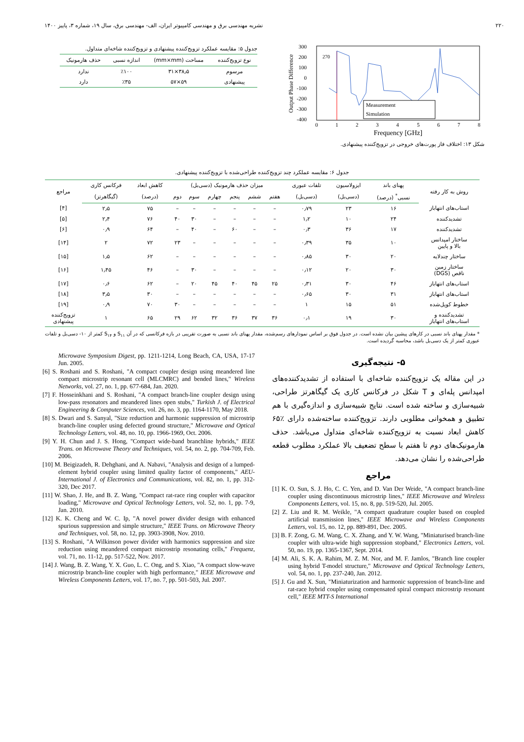۲۲۰ نشریه مهندسی برق و مهندسی کامپیوتر ایران، الف- مهندسی برق، سال ۱۹، شماره ۳، پاییز ۱۴۰۰
Output Phase Difference
300
200
100
0
-100
-200
-300
-400
0
1
2
3
4
5
6
7
8
Frequency [GHz]
270
Measurement
Simulation
شکل ۱۳: اختلاف فاز پورت‌های خروجی در تزویج‌کننده پیشنهادی.
جدول ۵: مقایسه عملکرد تزویج‌کننده پیشنهادی و تزویج‌کننده شاخه‌ای متداول.
| نوع تزویج‌کننده | مساحت (mm×mm) | اندازه نسبی | حذف هارمونیک |
| --- | --- | --- | --- |
| مرسوم | ۳۸٫۵×۳۱ | ٪۱۰۰ | ندارد |
| پیشنهادی | ۵۹×۵۷ | ٪۳۵ | دارد |
جدول ۶: مقایسه عملکرد چند تزویج‌کننده طراحی‌شده با تزویج‌کننده پیشنهادی.
| روش به کار رفته | پهنای باند | ایزولاسیون | تلفات عبوری | میزان حذف هارمونیک (دسی‌بل) | | | | | | کاهش ابعاد | فرکانس کاری | مراجع |
| --- | --- | --- | --- | --- | --- | --- | --- | --- | --- | --- | --- | --- |
| | نسبی<sup>*</sup> (درصد) | (دسی‌بل) | (دسی‌بل) | هفتم | ششم | پنجم | چهارم | سوم | دوم | (درصد) | (گیگاهرتز) | |
| استاب‌های انتهاباز | ۱۶ | ۲۳ | ۰٫۷۹ | – | – | – | – | – | – | ۷۵ | ۲٫۵ | [۴] |
| تشدیدکننده | ۲۴ | ۱۰ | ۱٫۲ | – | – | – | – | ۳۰ | ۴۰ | ۷۶ | ۲٫۴ | [۵] |
| تشدیدکننده | ۱۷ | ۳۶ | ۰٫۳ | – | – | ۶۰ | – | ۴۰ | – | ۶۴ | ۰٫۹ | [۶] |
| ساختار امپدانس بالا و پایین | ۱۰ | ۳۵ | ۰٫۳۹ | – | – | – | – | – | ۲۳ | ۷۲ | ۲ | [۱۴] |
| ساختار چندلایه | ۲۰ | ۳۰ | ۰٫۸۵ | – | – | – | – | – | – | ۶۲ | ۱٫۵ | [۱۵] |
| ساختار زمین ناقص (DGS) | ۳۰ | ۲۰ | ۰٫۱۲ | – | – | – | – | ۳۰ | – | ۴۶ | ۱٫۴۵ | [۱۶] |
| استاب‌های انتهاباز | ۴۶ | ۳۰ | ۰٫۳۱ | ۲۵ | ۴۵ | ۴۰ | ۴۵ | ۲۰ | – | ۶۲ | ۰٫۶ | [۱۷] |
| استاب‌های انتهاباز | ۳۱ | ۳۰ | ۰٫۶۵ | – | – | – | – | – | – | ۳۰ | ۳٫۵ | [۱۸] |
| خطوط کوپل‌شده | ۵۱ | ۱۵ | ۱ | – | – | – | – | – | ۳۰ | ۷۰ | ۰٫۹ | [۱۹] |
| تشدیدکننده و استاب‌های انتهاباز | ۳۰ | ۱۹ | ۰٫۱ | ۳۶ | ۳۷ | ۳۶ | ۳۲ | ۶۲ | ۲۹ | ۶۵ | ۱ | تزویج‌کننده پیشنهادی |
* مقدار پهنای باند نسبی در کارهای پیشین بیان نشده است. در جدول فوق بر اساس نمودارهای رسم‌شده، مقدار پهنای باند نسبی به صورت تقریبی در بازه فرکانسی که در آن S<sub>۱۱</sub> و S<sub>۱۴</sub> کمتر از ۱۰- دسی‌بل و تلفات عبوری کمتر از یک دسی‌بل باشد، محاسبه گردیده است.
۵- نتیجه‌گیری
در این مقاله یک تزویج‌کننده شاخه‌ای با استفاده از تشدیدکننده‌های امپدانس پله‌ای و T شکل در فرکانس کاری یک گیگاهرتز طراحی، شبیه‌سازی و ساخته شده است. نتایج شبیه‌سازی و اندازه‌گیری با هم تطبیق و همخوانی مطلوبی دارند. تزویج‌کننده ساخته‌شده دارای ٪۶۵ کاهش ابعاد نسبت به تزویج‌کننده شاخه‌ای متداول می‌باشد. حذف هارمونیک‌های دوم تا هفتم با سطح تضعیف بالا عملکرد مطلوب قطعه طراحی‌شده را نشان می‌دهد.
مراجع
[1] K. O. Sun, S. J. Ho, C. C. Yen, and D. Van Der Weide, "A compact branch-line coupler using discontinuous microstrip lines," IEEE Microwave and Wireless Components Letters, vol. 15, no. 8, pp. 519-520, Jul. 2005.
[2] Z. Liu and R. M. Weikle, "A compact quadrature coupler based on coupled artificial transmission lines," IEEE Microwave and Wireless Components Letters, vol. 15, no. 12, pp. 889-891, Dec. 2005.
[3] B. F. Zong, G. M. Wang, C. X. Zhang, and Y. W. Wang, "Miniaturised branch-line coupler with ultra-wide high suppression stopband," Electronics Letters, vol. 50, no. 19, pp. 1365-1367, Sept. 2014.
[4] M. Ali, S. K. A. Rahim, M. Z. M. Nor, and M. F. Jamlos, "Branch line coupler using hybrid T-model structure," Microwave and Optical Technology Letters, vol. 54, no. 1, pp. 237-240, Jan. 2012.
[5] J. Gu and X. Sun, "Miniaturization and harmonic suppression of branch-line and rat-race hybrid coupler using compensated spiral compact microstrip resonant cell," IEEE MTT-S International
Microwave Symposium Digest, pp. 1211-1214, Long Beach, CA, USA, 17-17 Jun. 2005.
[6] S. Roshani and S. Roshani, "A compact coupler design using meandered line compact microstrip resonant cell (MLCMRC) and bended lines," Wireless Networks, vol. 27, no. 1, pp. 677-684, Jan. 2020.
[7] F. Hosseinkhani and S. Roshani, "A compact branch-line coupler design using low-pass resonators and meandered lines open stubs," Turkish J. of Electrical Engineering & Computer Sciences, vol. 26, no. 3, pp. 1164-1170, May 2018.
[8] S. Dwari and S. Sanyal, "Size reduction and harmonic suppression of microstrip branch-line coupler using defected ground structure," Microwave and Optical Technology Letters, vol. 48, no. 10, pp. 1966-1969, Oct. 2006.
[9] Y. H. Chun and J. S. Hong, "Compact wide-band branchline hybrids," IEEE Trans. on Microwave Theory and Techniques, vol. 54, no. 2, pp. 704-709, Feb. 2006.
[10] M. Beigizadeh, R. Dehghani, and A. Nabavi, "Analysis and design of a lumped-element hybrid coupler using limited quality factor of components," AEU-International J. of Electronics and Communications, vol. 82, no. 1, pp. 312-320, Dec 2017.
[11] W. Shao, J. He, and B. Z. Wang, "Compact rat-race ring coupler with capacitor loading," Microwave and Optical Technology Letters, vol. 52, no. 1, pp. 7-9, Jan. 2010.
[12] K. K. Cheng and W. C. Ip, "A novel power divider design with enhanced spurious suppression and simple structure," IEEE Trans. on Microwave Theory and Techniques, vol. 58, no. 12, pp. 3903-3908, Nov. 2010.
[13] S. Roshani, "A Wilkinson power divider with harmonics suppression and size reduction using meandered compact microstrip resonating cells," Frequenz, vol. 71, no. 11-12, pp. 517-522, Nov. 2017.
[14] J. Wang, B. Z. Wang, Y. X. Guo, L. C. Ong, and S. Xiao, "A compact slow-wave microstrip branch-line coupler with high performance," IEEE Microwave and Wireless Components Letters, vol. 17, no. 7, pp. 501-503, Jul. 2007.